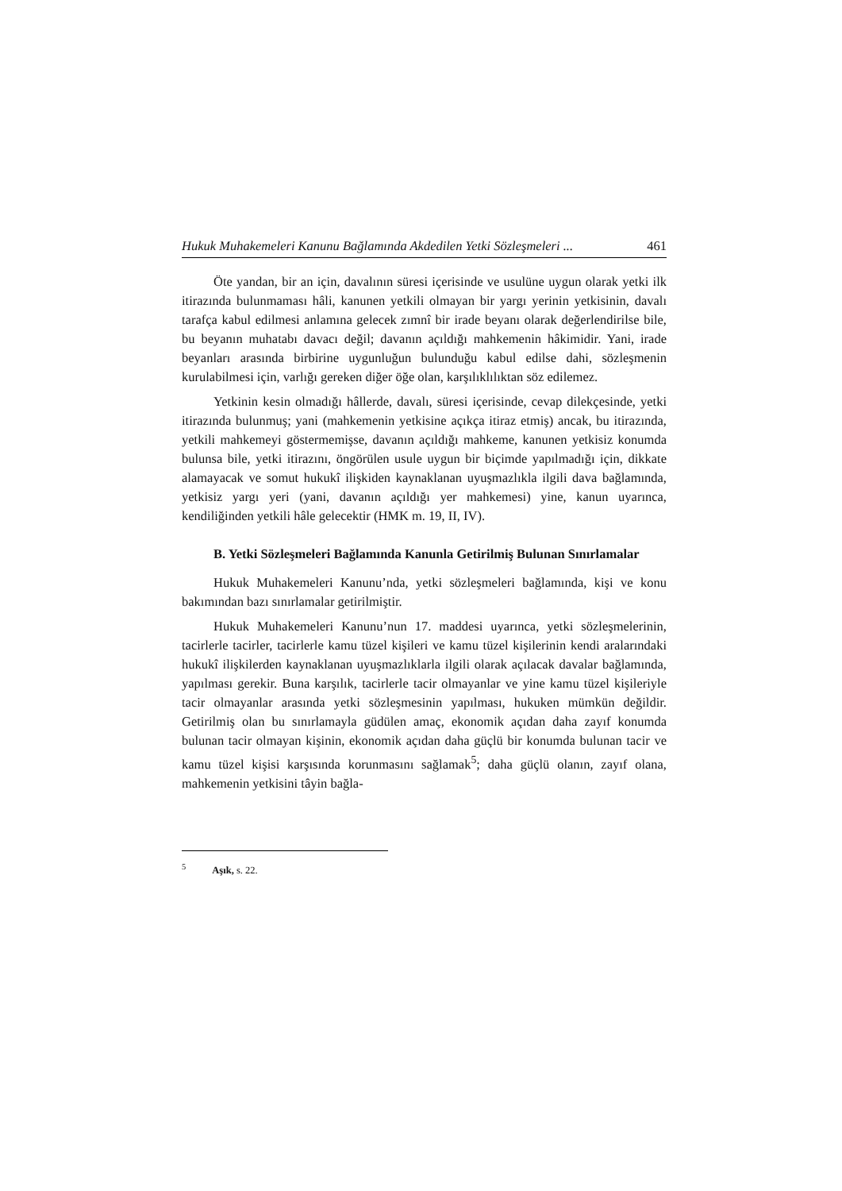Hukuk Muhakemeleri Kanunu Bağlamında Akdedilen Yetki Sözleşmeleri ... 461
Öte yandan, bir an için, davalının süresi içerisinde ve usulüne uygun olarak yetki ilk itirazında bulunmaması hâli, kanunen yetkili olmayan bir yargı yerinin yetkisinin, davalı tarafça kabul edilmesi anlamına gelecek zımnî bir irade beyanı olarak değerlendirilse bile, bu beyanın muhatabı davacı değil; davanın açıldığı mahkemenin hâkimidir. Yani, irade beyanları arasında birbirine uygunluğun bulunduğu kabul edilse dahi, sözleşmenin kurulabilmesi için, varlığı gereken diğer öğe olan, karşılıklılıktan söz edilemez.
Yetkinin kesin olmadığı hâllerde, davalı, süresi içerisinde, cevap dilekçesinde, yetki itirazında bulunmuş; yani (mahkemenin yetkisine açıkça itiraz etmiş) ancak, bu itirazında, yetkili mahkemeyi göstermemişse, davanın açıldığı mahkeme, kanunen yetkisiz konumda bulunsa bile, yetki itirazını, öngörülen usule uygun bir biçimde yapılmadığı için, dikkate alamayacak ve somut hukukî ilişkiden kaynaklanan uyuşmazlıkla ilgili dava bağlamında, yetkisiz yargı yeri (yani, davanın açıldığı yer mahkemesi) yine, kanun uyarınca, kendiliğinden yetkili hâle gelecektir (HMK m. 19, II, IV).
B. Yetki Sözleşmeleri Bağlamında Kanunla Getirilmiş Bulunan Sınırlamalar
Hukuk Muhakemeleri Kanunu’nda, yetki sözleşmeleri bağlamında, kişi ve konu bakımından bazı sınırlamalar getirilmiştir.
Hukuk Muhakemeleri Kanunu’nun 17. maddesi uyarınca, yetki sözleşmelerinin, tacirlerle tacirler, tacirlerle kamu tüzel kişileri ve kamu tüzel kişilerinin kendi aralarındaki hukukî ilişkilerden kaynaklanan uyuşmazlıklarla ilgili olarak açılacak davalar bağlamında, yapılması gerekir. Buna karşılık, tacirlerle tacir olmayanlar ve yine kamu tüzel kişileriyle tacir olmayanlar arasında yetki sözleşmesinin yapılması, hukuken mümkün değildir. Getirilmiş olan bu sınırlamayla güdülen amaç, ekonomik açıdan daha zayıf konumda bulunan tacir olmayan kişinin, ekonomik açıdan daha güçlü bir konumda bulunan tacir ve kamu tüzel kişisi karşısında korunmasını sağlamak<sup>5</sup>; daha güçlü olanın, zayıf olana, mahkemenin yetkisini tâyin bağla-
<sup>5</sup> Aşık, s. 22.